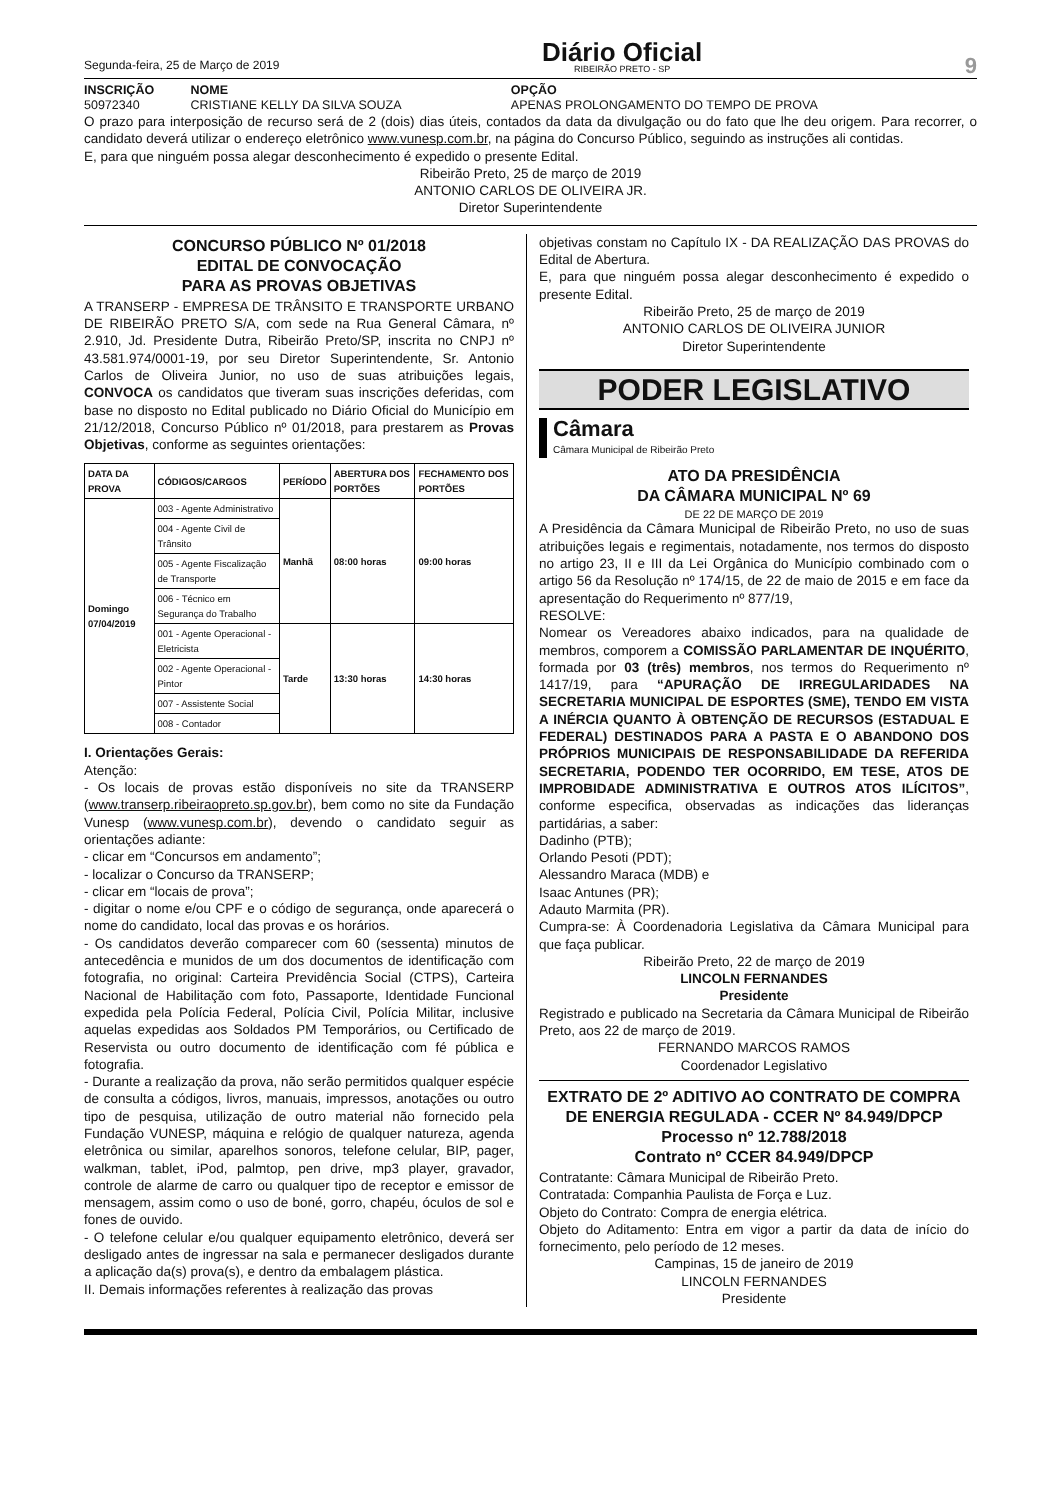Segunda-feira, 25 de Março de 2019
Diário Oficial
RIBEIRÃO PRETO - SP
9
| INSCRIÇÃO | NOME | OPÇÃO |
| --- | --- | --- |
| 50972340 | CRISTIANE KELLY DA SILVA SOUZA | APENAS PROLONGAMENTO DO TEMPO DE PROVA |
O prazo para interposição de recurso será de 2 (dois) dias úteis, contados da data da divulgação ou do fato que lhe deu origem. Para recorrer, o candidato deverá utilizar o endereço eletrônico www.vunesp.com.br, na página do Concurso Público, seguindo as instruções ali contidas.
E, para que ninguém possa alegar desconhecimento é expedido o presente Edital.
Ribeirão Preto, 25 de março de 2019
ANTONIO CARLOS DE OLIVEIRA JR.
Diretor Superintendente
CONCURSO PÚBLICO Nº 01/2018
EDITAL DE CONVOCAÇÃO
PARA AS PROVAS OBJETIVAS
A TRANSERP - EMPRESA DE TRÂNSITO E TRANSPORTE URBANO DE RIBEIRÃO PRETO S/A, com sede na Rua General Câmara, nº 2.910, Jd. Presidente Dutra, Ribeirão Preto/SP, inscrita no CNPJ nº 43.581.974/0001-19, por seu Diretor Superintendente, Sr. Antonio Carlos de Oliveira Junior, no uso de suas atribuições legais, CONVOCA os candidatos que tiveram suas inscrições deferidas, com base no disposto no Edital publicado no Diário Oficial do Município em 21/12/2018, Concurso Público nº 01/2018, para prestarem as Provas Objetivas, conforme as seguintes orientações:
| DATA DA PROVA | CÓDIGOS/CARGOS | PERÍODO | ABERTURA DOS PORTÕES | FECHAMENTO DOS PORTÕES |
| --- | --- | --- | --- | --- |
| Domingo 07/04/2019 | 003 - Agente Administrativo | Manhã | 08:00 horas | 09:00 horas |
| | 004 - Agente Civil de Trânsito | | | |
| | 005 - Agente Fiscalização de Transporte | | | |
| | 006 - Técnico em Segurança do Trabalho | | | |
| | 001 - Agente Operacional - Eletricista | Tarde | 13:30 horas | 14:30 horas |
| | 002 - Agente Operacional - Pintor | | | |
| | 007 - Assistente Social | | | |
| | 008 - Contador | | | |
I. Orientações Gerais:
Atenção:
- Os locais de provas estão disponíveis no site da TRANSERP (www.transerp.ribeiraopreto.sp.gov.br), bem como no site da Fundação Vunesp (www.vunesp.com.br), devendo o candidato seguir as orientações adiante:
- clicar em “Concursos em andamento”;
- localizar o Concurso da TRANSERP;
- clicar em “locais de prova”;
- digitar o nome e/ou CPF e o código de segurança, onde aparecerá o nome do candidato, local das provas e os horários.
- Os candidatos deverão comparecer com 60 (sessenta) minutos de antecedência e munidos de um dos documentos de identificação com fotografia, no original: Carteira Previdência Social (CTPS), Carteira Nacional de Habilitação com foto, Passaporte, Identidade Funcional expedida pela Polícia Federal, Polícia Civil, Polícia Militar, inclusive aquelas expedidas aos Soldados PM Temporários, ou Certificado de Reservista ou outro documento de identificação com fé pública e fotografia.
- Durante a realização da prova, não serão permitidos qualquer espécie de consulta a códigos, livros, manuais, impressos, anotações ou outro tipo de pesquisa, utilização de outro material não fornecido pela Fundação VUNESP, máquina e relógio de qualquer natureza, agenda eletrônica ou similar, aparelhos sonoros, telefone celular, BIP, pager, walkman, tablet, iPod, palmtop, pen drive, mp3 player, gravador, controle de alarme de carro ou qualquer tipo de receptor e emissor de mensagem, assim como o uso de boné, gorro, chapéu, óculos de sol e fones de ouvido.
- O telefone celular e/ou qualquer equipamento eletrônico, deverá ser desligado antes de ingressar na sala e permanecer desligados durante a aplicação da(s) prova(s), e dentro da embalagem plástica.
II. Demais informações referentes à realização das provas
objetivas constam no Capítulo IX - DA REALIZAÇÃO DAS PROVAS do Edital de Abertura.
E, para que ninguém possa alegar desconhecimento é expedido o presente Edital.
Ribeirão Preto, 25 de março de 2019
ANTONIO CARLOS DE OLIVEIRA JUNIOR
Diretor Superintendente
PODER LEGISLATIVO
Câmara
Câmara Municipal de Ribeirão Preto
ATO DA PRESIDÊNCIA
DA CÂMARA MUNICIPAL Nº 69
DE 22 DE MARÇO DE 2019
A Presidência da Câmara Municipal de Ribeirão Preto, no uso de suas atribuições legais e regimentais, notadamente, nos termos do disposto no artigo 23, II e III da Lei Orgânica do Município combinado com o artigo 56 da Resolução nº 174/15, de 22 de maio de 2015 e em face da apresentação do Requerimento nº 877/19,
RESOLVE:
Nomear os Vereadores abaixo indicados, para na qualidade de membros, comporem a COMISSÃO PARLAMENTAR DE INQUÉRITO, formada por 03 (três) membros, nos termos do Requerimento nº 1417/19, para “APURAÇÃO DE IRREGULARIDADES NA SECRETARIA MUNICIPAL DE ESPORTES (SME), TENDO EM VISTA A INÉRCIA QUANTO À OBTENÇÃO DE RECURSOS (ESTADUAL E FEDERAL) DESTINADOS PARA A PASTA E O ABANDONO DOS PRÓPRIOS MUNICIPAIS DE RESPONSABILIDADE DA REFERIDA SECRETARIA, PODENDO TER OCORRIDO, EM TESE, ATOS DE IMPROBIDADE ADMINISTRATIVA E OUTROS ATOS ILÍCITOS”, conforme especifica, observadas as indicações das lideranças partidárias, a saber:
Dadinho (PTB);
Orlando Pesoti (PDT);
Alessandro Maraca (MDB) e
Isaac Antunes (PR);
Adauto Marmita (PR).
Cumpra-se: À Coordenadoria Legislativa da Câmara Municipal para que faça publicar.
Ribeirão Preto, 22 de março de 2019
LINCOLN FERNANDES
Presidente
Registrado e publicado na Secretaria da Câmara Municipal de Ribeirão Preto, aos 22 de março de 2019.
FERNANDO MARCOS RAMOS
Coordenador Legislativo
EXTRATO DE 2º ADITIVO AO CONTRATO DE COMPRA DE ENERGIA REGULADA - CCER Nº 84.949/DPCP
Processo nº 12.788/2018
Contrato nº CCER 84.949/DPCP
Contratante: Câmara Municipal de Ribeirão Preto.
Contratada: Companhia Paulista de Força e Luz.
Objeto do Contrato: Compra de energia elétrica.
Objeto do Aditamento: Entra em vigor a partir da data de início do fornecimento, pelo período de 12 meses.
Campinas, 15 de janeiro de 2019
LINCOLN FERNANDES
Presidente